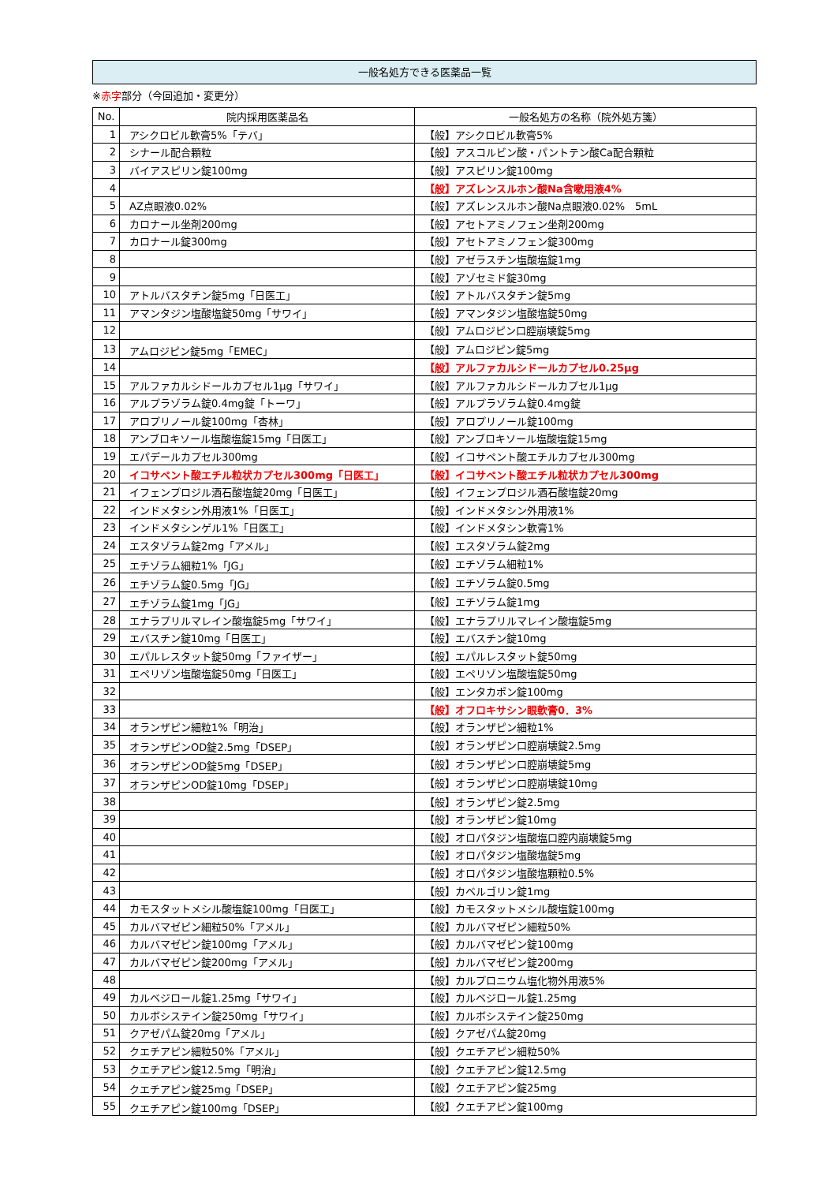一般名処方できる医薬品一覧
※赤字部分（今回追加・変更分）
| No. | 院内採用医薬品名 | 一般名処方の名称（院外処方箋） |
| --- | --- | --- |
| 1 | アシクロビル軟膏5%「テバ」 | 【般】アシクロビル軟膏5% |
| 2 | シナール配合顆粒 | 【般】アスコルビン酸・パントテン酸Ca配合顆粒 |
| 3 | バイアスピリン錠100mg | 【般】アスピリン錠100mg |
| 4 | | 【般】アズレンスルホン酸Na含嗽用液4% |
| 5 | AZ点眼液0.02% | 【般】アズレンスルホン酸Na点眼液0.02% 5mL |
| 6 | カロナール坐剤200mg | 【般】アセトアミノフェン坐剤200mg |
| 7 | カロナール錠300mg | 【般】アセトアミノフェン錠300mg |
| 8 | | 【般】アゼラスチン塩酸塩錠1mg |
| 9 | | 【般】アゾセミド錠30mg |
| 10 | アトルバスタチン錠5mg「日医工」 | 【般】アトルバスタチン錠5mg |
| 11 | アマンタジン塩酸塩錠50mg「サワイ」 | 【般】アマンタジン塩酸塩錠50mg |
| 12 | | 【般】アムロジピン口腔崩壊錠5mg |
| 13 | アムロジピン錠5mg「EMEC」 | 【般】アムロジピン錠5mg |
| 14 | | 【般】アルファカルシドールカプセル0.25μg |
| 15 | アルファカルシドールカプセル1μg「サワイ」 | 【般】アルファカルシドールカプセル1μg |
| 16 | アルプラゾラム錠0.4mg錠「トーワ」 | 【般】アルプラゾラム錠0.4mg錠 |
| 17 | アロプリノール錠100mg「杏林」 | 【般】アロプリノール錠100mg |
| 18 | アンブロキソール塩酸塩錠15mg「日医工」 | 【般】アンブロキソール塩酸塩錠15mg |
| 19 | エパデールカプセル300mg | 【般】イコサペント酸エチルカプセル300mg |
| 20 | イコサペント酸エチル粒状カプセル300mg「日医工」 | 【般】イコサペント酸エチル粒状カプセル300mg |
| 21 | イフェンプロジル酒石酸塩錠20mg「日医工」 | 【般】イフェンプロジル酒石酸塩錠20mg |
| 22 | インドメタシン外用液1%「日医工」 | 【般】インドメタシン外用液1% |
| 23 | インドメタシンゲル1%「日医工」 | 【般】インドメタシン軟膏1% |
| 24 | エスタゾラム錠2mg「アメル」 | 【般】エスタゾラム錠2mg |
| 25 | エチゾラム細粒1%「JG」 | 【般】エチゾラム細粒1% |
| 26 | エチゾラム錠0.5mg「JG」 | 【般】エチゾラム錠0.5mg |
| 27 | エチゾラム錠1mg「JG」 | 【般】エチゾラム錠1mg |
| 28 | エナラプリルマレイン酸塩錠5mg「サワイ」 | 【般】エナラプリルマレイン酸塩錠5mg |
| 29 | エバスチン錠10mg「日医工」 | 【般】エバスチン錠10mg |
| 30 | エパルレスタット錠50mg「ファイザー」 | 【般】エパルレスタット錠50mg |
| 31 | エペリゾン塩酸塩錠50mg「日医工」 | 【般】エペリゾン塩酸塩錠50mg |
| 32 | | 【般】エンタカポン錠100mg |
| 33 | | 【般】オフロキサシン眼軟膏0．3% |
| 34 | オランザピン細粒1%「明治」 | 【般】オランザピン細粒1% |
| 35 | オランザピンOD錠2.5mg「DSEP」 | 【般】オランザピン口腔崩壊錠2.5mg |
| 36 | オランザピンOD錠5mg「DSEP」 | 【般】オランザピン口腔崩壊錠5mg |
| 37 | オランザピンOD錠10mg「DSEP」 | 【般】オランザピン口腔崩壊錠10mg |
| 38 | | 【般】オランザピン錠2.5mg |
| 39 | | 【般】オランザピン錠10mg |
| 40 | | 【般】オロパタジン塩酸塩口腔内崩壊錠5mg |
| 41 | | 【般】オロパタジン塩酸塩錠5mg |
| 42 | | 【般】オロパタジン塩酸塩顆粒0.5% |
| 43 | | 【般】カベルゴリン錠1mg |
| 44 | カモスタットメシル酸塩錠100mg「日医工」 | 【般】カモスタットメシル酸塩錠100mg |
| 45 | カルバマゼピン細粒50%「アメル」 | 【般】カルバマゼピン細粒50% |
| 46 | カルバマゼピン錠100mg「アメル」 | 【般】カルバマゼピン錠100mg |
| 47 | カルバマゼピン錠200mg「アメル」 | 【般】カルバマゼピン錠200mg |
| 48 | | 【般】カルプロニウム塩化物外用液5% |
| 49 | カルベジロール錠1.25mg「サワイ」 | 【般】カルベジロール錠1.25mg |
| 50 | カルボシステイン錠250mg「サワイ」 | 【般】カルボシステイン錠250mg |
| 51 | クアゼパム錠20mg「アメル」 | 【般】クアゼパム錠20mg |
| 52 | クエチアピン細粒50%「アメル」 | 【般】クエチアピン細粒50% |
| 53 | クエチアピン錠12.5mg「明治」 | 【般】クエチアピン錠12.5mg |
| 54 | クエチアピン錠25mg「DSEP」 | 【般】クエチアピン錠25mg |
| 55 | クエチアピン錠100mg「DSEP」 | 【般】クエチアピン錠100mg |